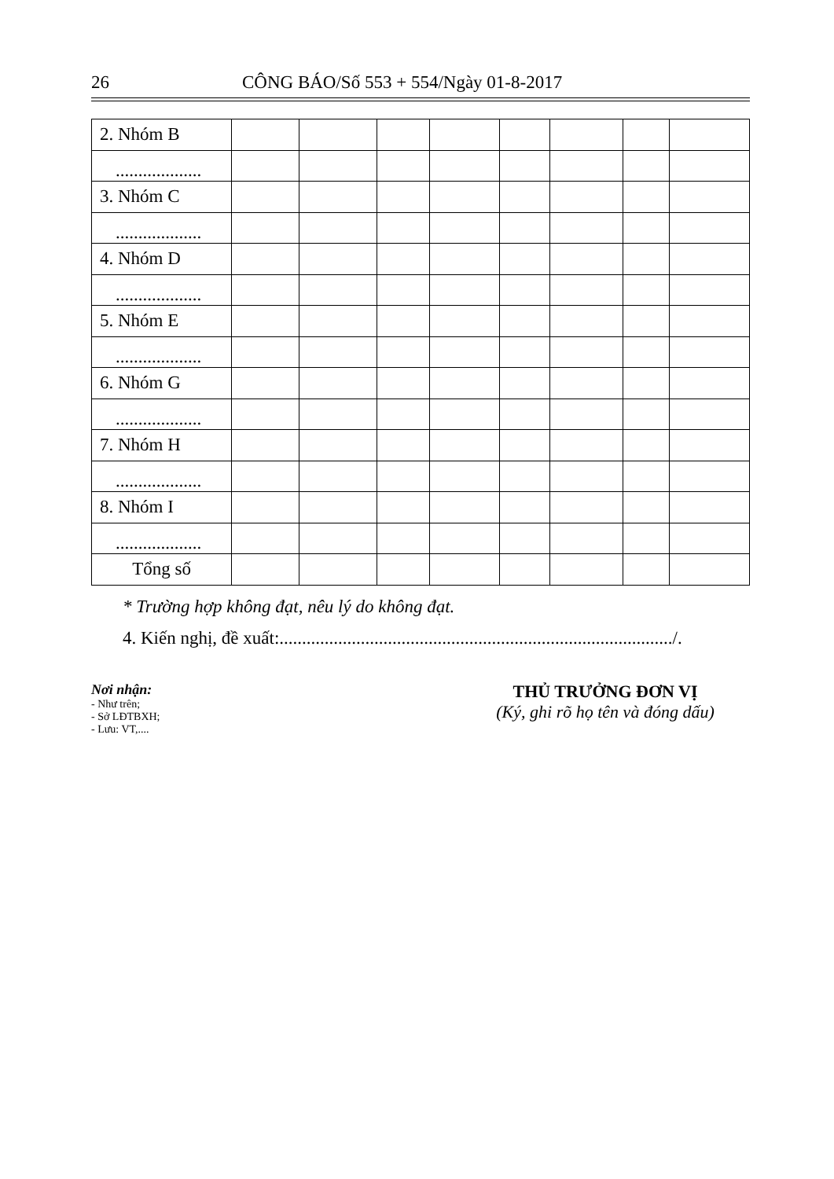26 CÔNG BÁO/Số 553 + 554/Ngày 01-8-2017
| 2. Nhóm B | | | | | | | | |
| ................... | | | | | | | | |
| 3. Nhóm C | | | | | | | | |
| ................... | | | | | | | | |
| 4. Nhóm D | | | | | | | | |
| ................... | | | | | | | | |
| 5. Nhóm E | | | | | | | | |
| ................... | | | | | | | | |
| 6. Nhóm G | | | | | | | | |
| ................... | | | | | | | | |
| 7. Nhóm H | | | | | | | | |
| ................... | | | | | | | | |
| 8. Nhóm I | | | | | | | | |
| ................... | | | | | | | | |
| Tổng số | | | | | | | | |
* Trường hợp không đạt, nêu lý do không đạt.
4. Kiến nghị, đề xuất:......................................................................................./.
Nơi nhận:
- Như trên;
- Sở LĐTBXH;
- Lưu: VT,....
THỦ TRƯỞNG ĐƠN VỊ
(Ký, ghi rõ họ tên và đóng dấu)